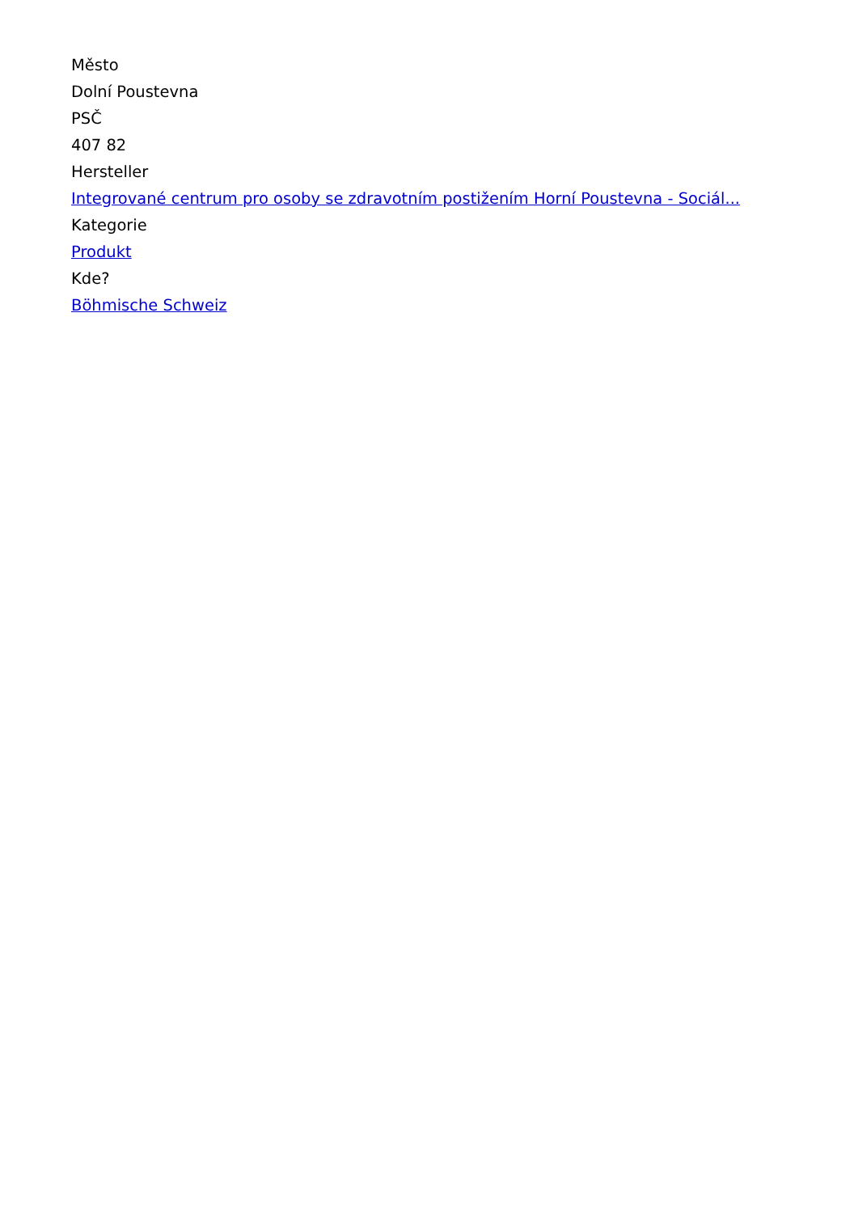Město
Dolní Poustevna
PSČ
407 82
Hersteller
Integrované centrum pro osoby se zdravotním postižením Horní Poustevna - Sociál...
Kategorie
Produkt
Kde?
Böhmische Schweiz